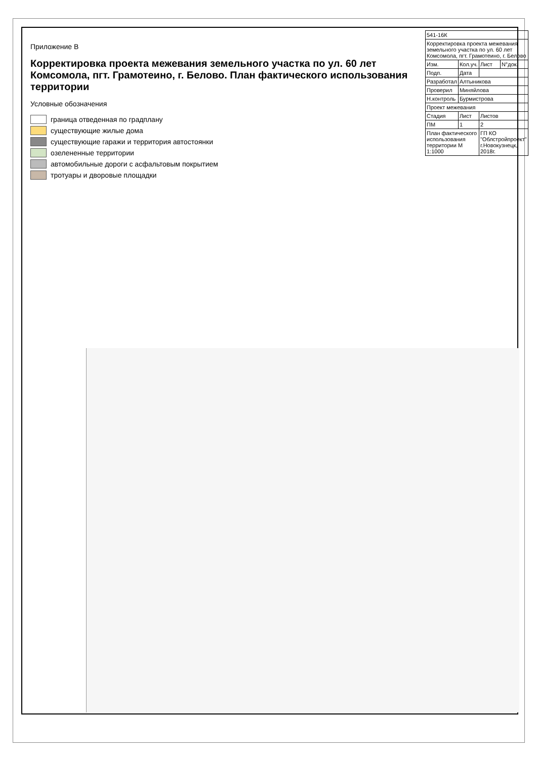Приложение В
Корректировка проекта межевания земельного участка по ул. 60 лет Комсомола, пгт. Грамотеино, г. Белово. План фактического использования территории
Условные обозначения
граница отведенная по градплану
существующие жилые дома
существующие гаражи и территория автостоянки
озелененные территории
автомобильные дороги с асфальтовым покрытием
тротуары и дворовые площадки
| 541-16К | | | |
| Корректировка проекта межевания земельного участка по ул. 60 лет Комсомола, пгт. Грамотеино, г. Белово | | | |
| Изм. | Кол.уч. | Лист | N°док. |
| Подп. | Дата | | |
| Разработал | Алтыникова | | |
| Проверил | Миняйлова | | |
| Н.контроль | Бурмистрова | | |
| Проект межевания | | | |
| Стадия | Лист | Листов | |
| ПМ | 1 | 2 | |
| План фактического использования территории М 1:1000 | | ГП КО "Облстройпроект" г.Новокузнецк, 2018г. | |